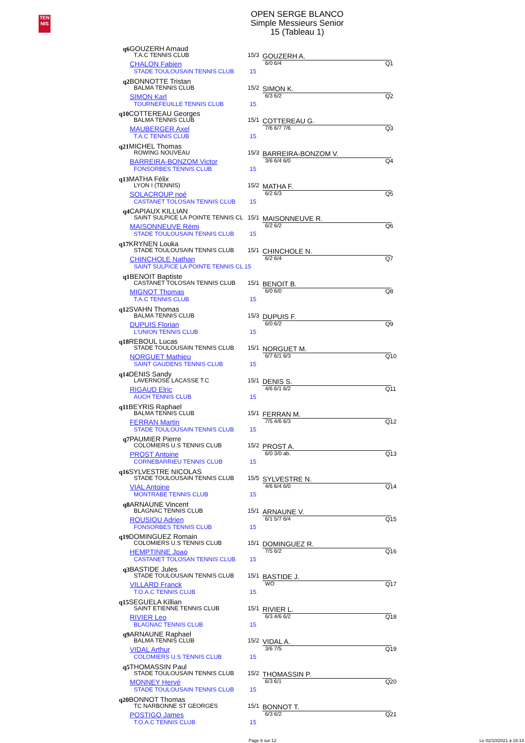TEN
NIS
OPEN SERGE BLANCO
Simple Messieurs Senior
15 (Tableau 1)
q6GOUZERH Arnaud
T.A.C TENNIS CLUB 15/3 GOUZERH A.
CHALON Fabien 6/0 6/4 Q1
STADE TOULOUSAIN TENNIS CLUB 15
q2BONNOTTE Tristan
BALMA TENNIS CLUB 15/2 SIMON K.
SIMON Karl 6/3 6/2 Q2
TOURNEFEUILLE TENNIS CLUB 15
q10COTTEREAU Georges
BALMA TENNIS CLUB 15/1 COTTEREAU G.
MAUBERGER Axel 7/6 6/7 7/6 Q3
T.A.C TENNIS CLUB 15
q21MICHEL Thomas
ROWING NOUVEAU 15/3 BARREIRA-BONZOM V.
BARREIRA-BONZOM Victor 3/6 6/4 6/0 Q4
FONSORBES TENNIS CLUB 15
q13MATHA Félix
LYON I (TENNIS) 15/2 MATHA F.
SOLACROUP noé 6/2 6/3 Q5
CASTANET TOLOSAN TENNIS CLUB 15
q4CAPIAUX KILLIAN
SAINT SULPICE LA POINTE TENNIS CL 15/1 MAISONNEUVE R.
MAISONNEUVE Rémi 6/2 6/2 Q6
STADE TOULOUSAIN TENNIS CLUB 15
q17KRYNEN Louka
STADE TOULOUSAIN TENNIS CLUB 15/1 CHINCHOLE N.
CHINCHOLE Nathan 6/2 6/4 Q7
SAINT SULPICE LA POINTE TENNIS CL 15
q1BENOIT Baptiste
CASTANET TOLOSAN TENNIS CLUB 15/1 BENOIT B.
MIGNOT Thomas 6/0 6/0 Q8
T.A.C TENNIS CLUB 15
q12SVAHN Thomas
BALMA TENNIS CLUB 15/3 DUPUIS F.
DUPUIS Florian 6/0 6/2 Q9
L'UNION TENNIS CLUB 15
q18REBOUL Lucas
STADE TOULOUSAIN TENNIS CLUB 15/1 NORGUET M.
NORGUET Mathieu 6/7 6/1 6/3 Q10
SAINT GAUDENS TENNIS CLUB 15
q14DENIS Sandy
LAVERNOSE LACASSE T.C 15/1 DENIS S.
RIGAUD Elric 4/6 6/1 6/2 Q11
AUCH TENNIS CLUB 15
q11BEYRIS Raphael
BALMA TENNIS CLUB 15/1 FERRAN M.
FERRAN Martin 7/5 4/6 6/3 Q12
STADE TOULOUSAIN TENNIS CLUB 15
q7PAUMIER Pierre
COLOMIERS U.S TENNIS CLUB 15/2 PROST A.
PROST Antoine 6/0 3/0 ab. Q13
CORNEBARRIEU TENNIS CLUB 15
q16SYLVESTRE NICOLAS
STADE TOULOUSAIN TENNIS CLUB 15/5 SYLVESTRE N.
VIAL Antoine 4/6 6/4 6/0 Q14
MONTRABE TENNIS CLUB 15
q8ARNAUNE Vincent
BLAGNAC TENNIS CLUB 15/1 ARNAUNE V.
ROUSIOU Adrien 6/1 5/7 6/4 Q15
FONSORBES TENNIS CLUB 15
q19DOMINGUEZ Romain
COLOMIERS U.S TENNIS CLUB 15/1 DOMINGUEZ R.
HEMPTINNE Joao 7/5 6/2 Q16
CASTANET TOLOSAN TENNIS CLUB 15
q3BASTIDE Jules
STADE TOULOUSAIN TENNIS CLUB 15/1 BASTIDE J.
VILLARD Franck WO Q17
T.O.A.C TENNIS CLUB 15
q15SEGUELA Killian
SAINT ETIENNE TENNIS CLUB 15/1 RIVIER L.
RIVIER Leo 6/3 4/6 6/2 Q18
BLAGNAC TENNIS CLUB 15
q9ARNAUNE Raphael
BALMA TENNIS CLUB 15/2 VIDAL A.
VIDAL Arthur 3/6 7/5 Q19
COLOMIERS U.S TENNIS CLUB 15
q5THOMASSIN Paul
STADE TOULOUSAIN TENNIS CLUB 15/2 THOMASSIN P.
MONNEY Hervé 6/3 6/1 Q20
STADE TOULOUSAIN TENNIS CLUB 15
q20BONNOT Thomas
TC NARBONNE ST GEORGES 15/1 BONNOT T.
POSTIGO James 6/3 6/2 Q21
T.O.A.C TENNIS CLUB 15
Page 8 sur 12 Le 02/10/2021 à 18:14